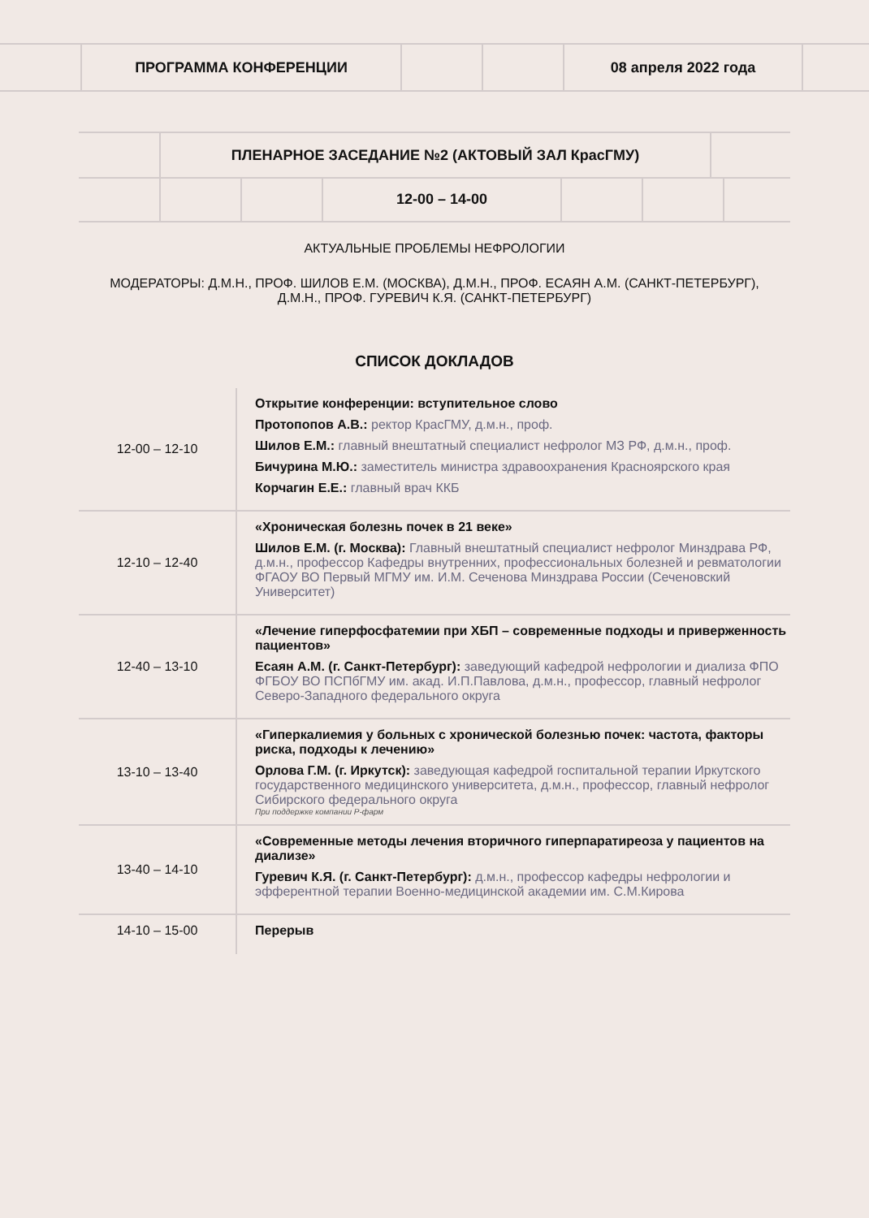| | ПРОГРАММА КОНФЕРЕНЦИИ | | | 08 апреля 2022 года | |
| | ПЛЕНАРНОЕ ЗАСЕДАНИЕ №2 (АКТОВЫЙ ЗАЛ КрасГМУ) | |
| | | | 12-00 – 14-00 | | | |
АКТУАЛЬНЫЕ ПРОБЛЕМЫ НЕФРОЛОГИИ
МОДЕРАТОРЫ: Д.М.Н., ПРОФ. ШИЛОВ Е.М. (МОСКВА), Д.М.Н., ПРОФ. ЕСАЯН А.М. (САНКТ-ПЕТЕРБУРГ),
Д.М.Н., ПРОФ. ГУРЕВИЧ К.Я. (САНКТ-ПЕТЕРБУРГ)
СПИСОК ДОКЛАДОВ
| 12-00 – 12-10 | Открытие конференции: вступительное слово Протопопов А.В.: ректор КрасГМУ, д.м.н., проф. Шилов Е.М.: главный внештатный специалист нефролог МЗ РФ, д.м.н., проф. Бичурина М.Ю.: заместитель министра здравоохранения Красноярского края Корчагин Е.Е.: главный врач ККБ |
| 12-10 – 12-40 | «Хроническая болезнь почек в 21 веке» Шилов Е.М. (г. Москва): Главный внештатный специалист нефролог Минздрава РФ, д.м.н., профессор Кафедры внутренних, профессиональных болезней и ревматологии ФГАОУ ВО Первый МГМУ им. И.М. Сеченова Минздрава России (Сеченовский Университет) |
| 12-40 – 13-10 | «Лечение гиперфосфатемии при ХБП – современные подходы и приверженность пациентов» Есаян А.М. (г. Санкт-Петербург): заведующий кафедрой нефрологии и диализа ФПО ФГБОУ ВО ПСПбГМУ им. акад. И.П.Павлова, д.м.н., профессор, главный нефролог Северо-Западного федерального округа |
| 13-10 – 13-40 | «Гиперкалиемия у больных с хронической болезнью почек: частота, факторы риска, подходы к лечению» Орлова Г.М. (г. Иркутск): заведующая кафедрой госпитальной терапии Иркутского государственного медицинского университета, д.м.н., профессор, главный нефролог Сибирского федерального округа При поддержке компании Р-фарм |
| 13-40 – 14-10 | «Современные методы лечения вторичного гиперпаратиреоза у пациентов на диализе» Гуревич К.Я. (г. Санкт-Петербург): д.м.н., профессор кафедры нефрологии и эфферентной терапии Военно-медицинской академии им. С.М.Кирова |
| 14-10 – 15-00 | Перерыв |